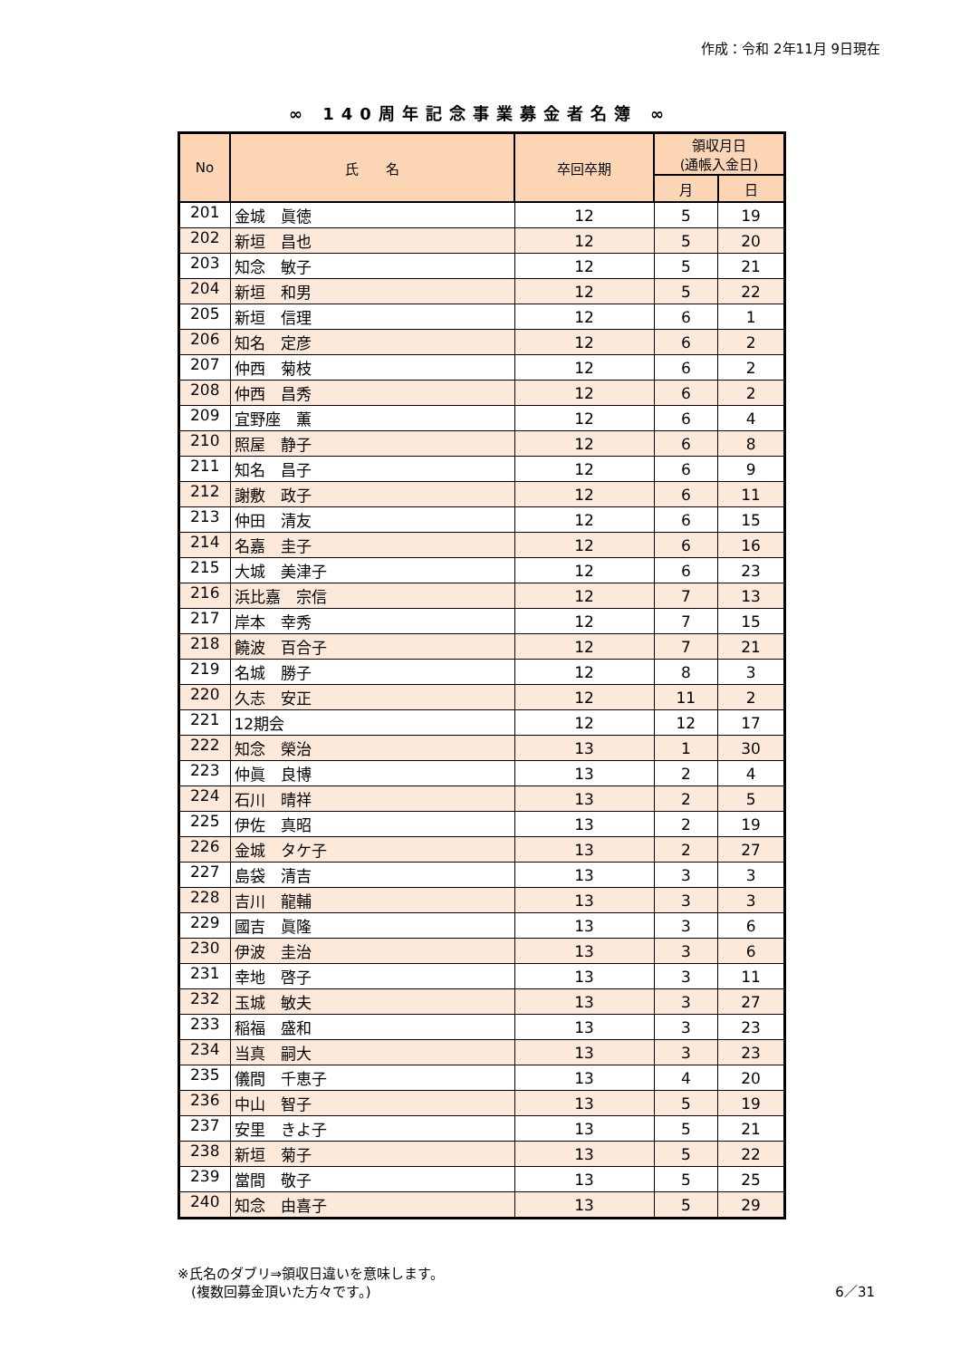作成：令和 2年11月 9日現在
∞ 140周年記念事業募金者名簿 ∞
| No | 氏 名 | 卒回卒期 | 領収月日 (通帳入金日) | |
| --- | --- | --- | --- | --- |
| | | | 月 | 日 |
| 201 | 金城 眞徳 | 12 | 5 | 19 |
| 202 | 新垣 昌也 | 12 | 5 | 20 |
| 203 | 知念 敏子 | 12 | 5 | 21 |
| 204 | 新垣 和男 | 12 | 5 | 22 |
| 205 | 新垣 信理 | 12 | 6 | 1 |
| 206 | 知名 定彦 | 12 | 6 | 2 |
| 207 | 仲西 菊枝 | 12 | 6 | 2 |
| 208 | 仲西 昌秀 | 12 | 6 | 2 |
| 209 | 宜野座 薫 | 12 | 6 | 4 |
| 210 | 照屋 静子 | 12 | 6 | 8 |
| 211 | 知名 昌子 | 12 | 6 | 9 |
| 212 | 謝敷 政子 | 12 | 6 | 11 |
| 213 | 仲田 清友 | 12 | 6 | 15 |
| 214 | 名嘉 圭子 | 12 | 6 | 16 |
| 215 | 大城 美津子 | 12 | 6 | 23 |
| 216 | 浜比嘉 宗信 | 12 | 7 | 13 |
| 217 | 岸本 幸秀 | 12 | 7 | 15 |
| 218 | 饒波 百合子 | 12 | 7 | 21 |
| 219 | 名城 勝子 | 12 | 8 | 3 |
| 220 | 久志 安正 | 12 | 11 | 2 |
| 221 | 12期会 | 12 | 12 | 17 |
| 222 | 知念 榮治 | 13 | 1 | 30 |
| 223 | 仲眞 良博 | 13 | 2 | 4 |
| 224 | 石川 晴祥 | 13 | 2 | 5 |
| 225 | 伊佐 真昭 | 13 | 2 | 19 |
| 226 | 金城 タケ子 | 13 | 2 | 27 |
| 227 | 島袋 清吉 | 13 | 3 | 3 |
| 228 | 吉川 龍輔 | 13 | 3 | 3 |
| 229 | 國吉 眞隆 | 13 | 3 | 6 |
| 230 | 伊波 圭治 | 13 | 3 | 6 |
| 231 | 幸地 啓子 | 13 | 3 | 11 |
| 232 | 玉城 敏夫 | 13 | 3 | 27 |
| 233 | 稲福 盛和 | 13 | 3 | 23 |
| 234 | 当真 嗣大 | 13 | 3 | 23 |
| 235 | 儀間 千恵子 | 13 | 4 | 20 |
| 236 | 中山 智子 | 13 | 5 | 19 |
| 237 | 安里 きよ子 | 13 | 5 | 21 |
| 238 | 新垣 菊子 | 13 | 5 | 22 |
| 239 | 當間 敬子 | 13 | 5 | 25 |
| 240 | 知念 由喜子 | 13 | 5 | 29 |
※氏名のダブリ⇒領収日違いを意味します。
　(複数回募金頂いた方々です。)
6／31